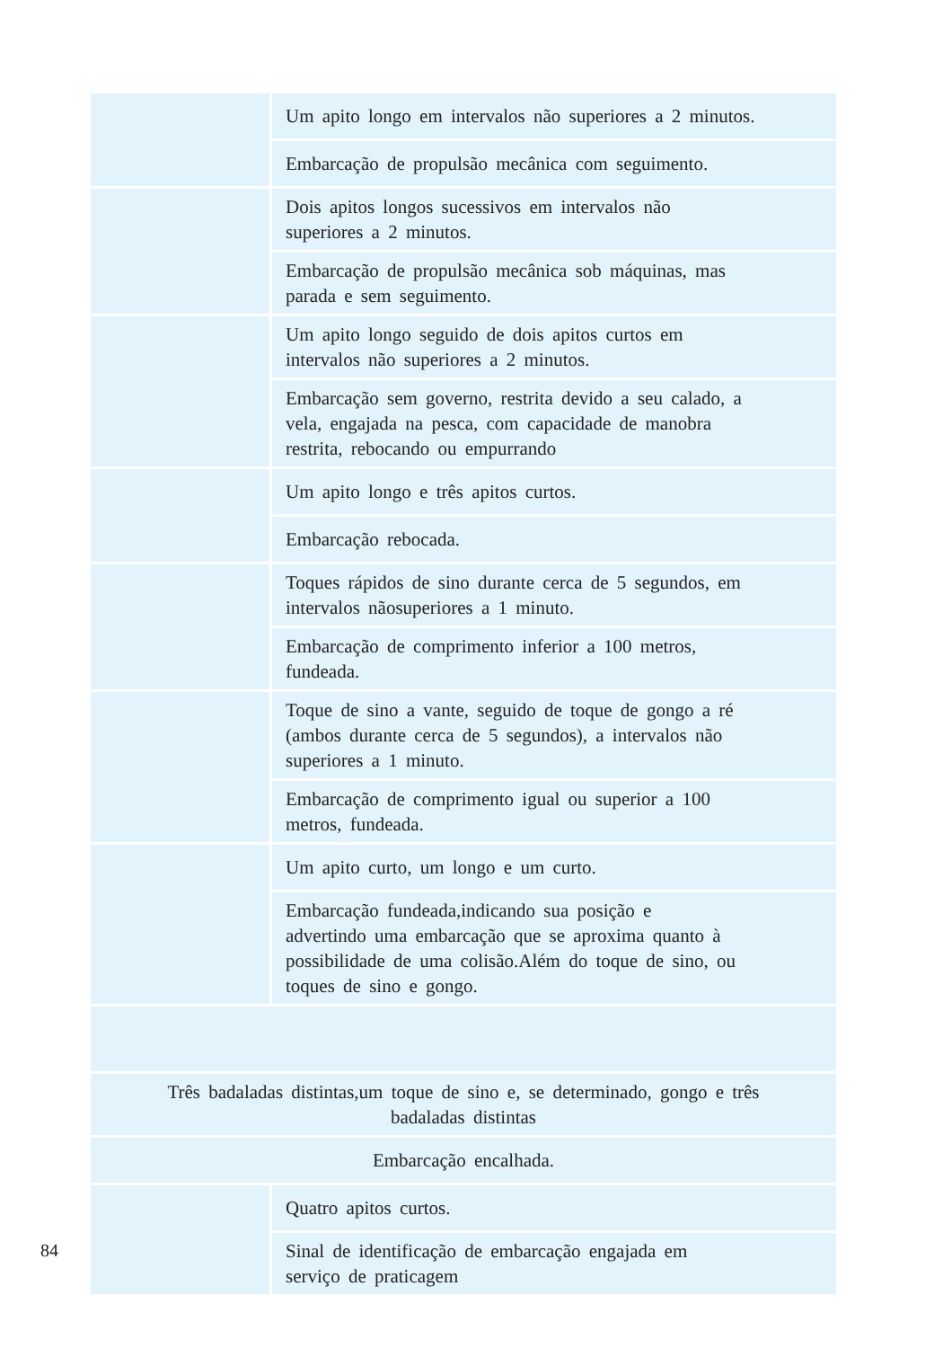| | Um apito longo em intervalos não superiores a 2 minutos. |
| | Embarcação de propulsão mecânica com seguimento. |
| | Dois apitos longos sucessivos em intervalos não superiores a 2 minutos. |
| | Embarcação de propulsão mecânica sob máquinas, mas parada e sem seguimento. |
| | Um apito longo seguido de dois apitos curtos em intervalos não superiores a 2 minutos. |
| | Embarcação sem governo, restrita devido a seu calado, a vela, engajada na pesca, com capacidade de manobra restrita, rebocando ou empurrando |
| | Um apito longo e três apitos curtos. |
| | Embarcação rebocada. |
| | Toques rápidos de sino durante cerca de 5 segundos, em intervalos nãosuperiores a 1 minuto. |
| | Embarcação de comprimento inferior a 100 metros, fundeada. |
| | Toque de sino a vante, seguido de toque de gongo a ré (ambos durante cerca de 5 segundos), a intervalos não superiores a 1 minuto. |
| | Embarcação de comprimento igual ou superior a 100 metros, fundeada. |
| | Um apito curto, um longo e um curto. |
| | Embarcação fundeada,indicando sua posição e advertindo uma embarcação que se aproxima quanto à possibilidade de uma colisão.Além do toque de sino, ou toques de sino e gongo. |
| Três badaladas distintas,um toque de sino e, se determinado, gongo e três badaladas distintas | |
| Embarcação encalhada. | |
| | Quatro apitos curtos. |
| | Sinal de identificação de embarcação engajada em serviço de praticagem |
84